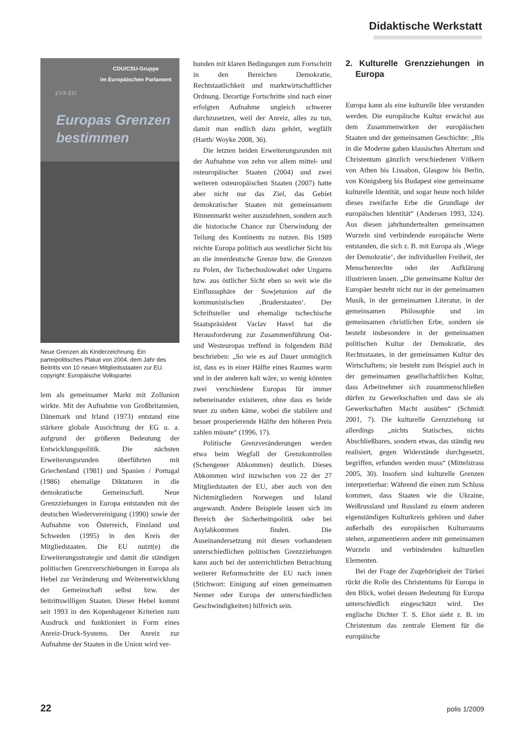Didaktische Werkstatt
CDU/CSU-Gruppe
im Europäischen Parlament
EVP-ED
Europas Grenzen
bestimmen
Neue Grenzen als Kinderzeichnung. Ein parteipolitisches Plakat von 2004, dem Jahr des Beitritts von 10 neuen Mitgliedsstaaten zur EU. copyright: Europäische Volkspartei
lem als gemeinsamer Markt mit Zollunion wirkte. Mit der Aufnahme von Großbritannien, Dänemark und Irland (1973) entstand eine stärkere globale Ausrichtung der EG u. a. aufgrund der größeren Bedeutung der Entwicklungspolitik. Die nächsten Erweiterungsrunden überführten mit Griechenland (1981) und Spanien / Portugal (1986) ehemalige Diktaturen in die demokratische Gemeinschaft. Neue Grenzziehungen in Europa entstanden mit der deutschen Wiedervereinigung (1990) sowie der Aufnahme von Österreich, Finnland und Schweden (1995) in den Kreis der Mitgliedstaaten. Die EU nutzt(e) die Erweiterungsstrategie und damit die ständigen politischen Grenzverschiebungen in Europa als Hebel zur Veränderung und Weiterentwicklung der Gemeinschaft selbst bzw. der beitrittswilligen Staaten. Dieser Hebel kommt seit 1993 in den Kopenhagener Kriterien zum Ausdruck und funktioniert in Form eines Anreiz-Druck-Systems. Der Anreiz zur Aufnahme der Staaten in die Union wird ver-
bunden mit klaren Bedingungen zum Fortschritt in den Bereichen Demokratie, Rechtstaatlichkeit und marktwirtschaftlicher Ordnung. Derartige Fortschritte sind nach einer erfolgten Aufnahme ungleich schwerer durchzusetzen, weil der Anreiz, alles zu tun, damit man endlich dazu gehört, wegfällt (Harth/ Woyke 2008, 36).
Die letzten beiden Erweiterungsrunden mit der Aufnahme von zehn vor allem mittel- und osteuropäischer Staaten (2004) und zwei weiteren osteuropäischen Staaten (2007) hatte aber nicht nur das Ziel, das Gebiet demokratischer Staaten mit gemeinsamem Binnenmarkt weiter auszudehnen, sondern auch die historische Chance zur Überwindung der Teilung des Kontinents zu nutzen. Bis 1989 reichte Europa politisch aus westlicher Sicht bis an die innerdeutsche Grenze bzw. die Grenzen zu Polen, der Tschechoslowakei oder Ungarns bzw. aus östlicher Sicht eben so weit wie die Einflusssphäre der Sowjetunion auf die kommunistischen ‚Bruderstaaten‘. Der Schriftsteller und ehemalige tschechische Staatspräsident Vaclav Havel hat die Herausforderung zur Zusammenführung Ost- und Westeuropas treffend in folgendem Bild beschrieben: „So wie es auf Dauer unmöglich ist, dass es in einer Hälfte eines Raumes warm und in der anderen kalt wäre, so wenig könnten zwei verschiedene Europas für immer nebeneinander existieren, ohne dass es beide teuer zu stehen käme, wobei die stabilere und besser prosperierende Hälfte den höheren Preis zahlen müsste“ (1996, 17).
Politische Grenzveränderungen werden etwa beim Wegfall der Grenzkontrollen (Schengener Abkommen) deutlich. Dieses Abkommen wird inzwischen von 22 der 27 Mitgliedstaaten der EU, aber auch von den Nichtmitgliedern Norwegen und Island angewandt. Andere Beispiele lassen sich im Bereich der Sicherheitspolitik oder bei Asylabkommen finden. Die Auseinandersetzung mit diesen vorhandenen unterschiedlichen politischen Grenzziehungen kann auch bei der unterrichtlichen Betrachtung weiterer Reformschritte der EU nach innen (Stichwort: Einigung auf einen gemeinsamen Nenner oder Europa der unterschiedlichen Geschwindigkeiten) hilfreich sein.
2. Kulturelle Grenzziehungen in Europa
Europa kann als eine kulturelle Idee verstanden werden. Die europäische Kultur erwächst aus dem Zusammenwirken der europäischen Staaten und der gemeinsamen Geschichte: „Bis in die Moderne gaben klassisches Altertum und Christentum gänzlich verschiedenen Völkern von Athen bis Lissabon, Glasgow bis Berlin, von Königsberg bis Budapest eine gemeinsame kulturelle Identität, und sogar heute noch bildet dieses zweifache Erbe die Grundlage der europäischen Identität“ (Andersen 1993, 324). Aus diesen jahrhundertealten gemeinsamen Wurzeln sind verbindende europäische Werte entstanden, die sich z. B. mit Europa als ‚Wiege der Demokratie‘, der individuellen Freiheit, der Menschenrechte oder der Aufklärung illustrieren lassen. „Die gemeinsame Kultur der Europäer besteht nicht nur in der gemeinsamen Musik, in der gemeinsamen Literatur, in der gemeinsamen Philosophie und im gemeinsamen christlichen Erbe, sondern sie besteht insbesondere in der gemeinsamen politischen Kultur der Demokratie, des Rechtsstaates, in der gemeinsamen Kultur des Wirtschaftens; sie besteht zum Beispiel auch in der gemeinsamen gesellschaftlichen Kultur, dass Arbeitnehmer sich zusammenschließen dürfen zu Gewerkschaften und dass sie als Gewerkschaften Macht ausüben“ (Schmidt 2001, 7). Die kulturelle Grenzziehung ist allerdings „nichts Statisches, nichts Abschließbares, sondern etwas, das ständig neu realisiert, gegen Widerstände durchgesetzt, begriffen, erfunden werden muss“ (Mittelstrass 2005, 30). Insofern sind kulturelle Grenzen interpretierbar: Während die einen zum Schluss kommen, dass Staaten wie die Ukraine, Weißrussland und Russland zu einem anderen eigenständigen Kulturkreis gehören und daher außerhalb des europäischen Kulturraums stehen, argumentieren andere mit gemeinsamen Wurzeln und verbindenden kulturellen Elementen.
Bei der Frage der Zugehörigkeit der Türkei rückt die Rolle des Christentums für Europa in den Blick, wobei dessen Bedeutung für Europa unterschiedlich eingeschätzt wird. Der englische Dichter T. S. Eliot sieht z. B. im Christentum das zentrale Element für die europäische
22 polis 1/2009